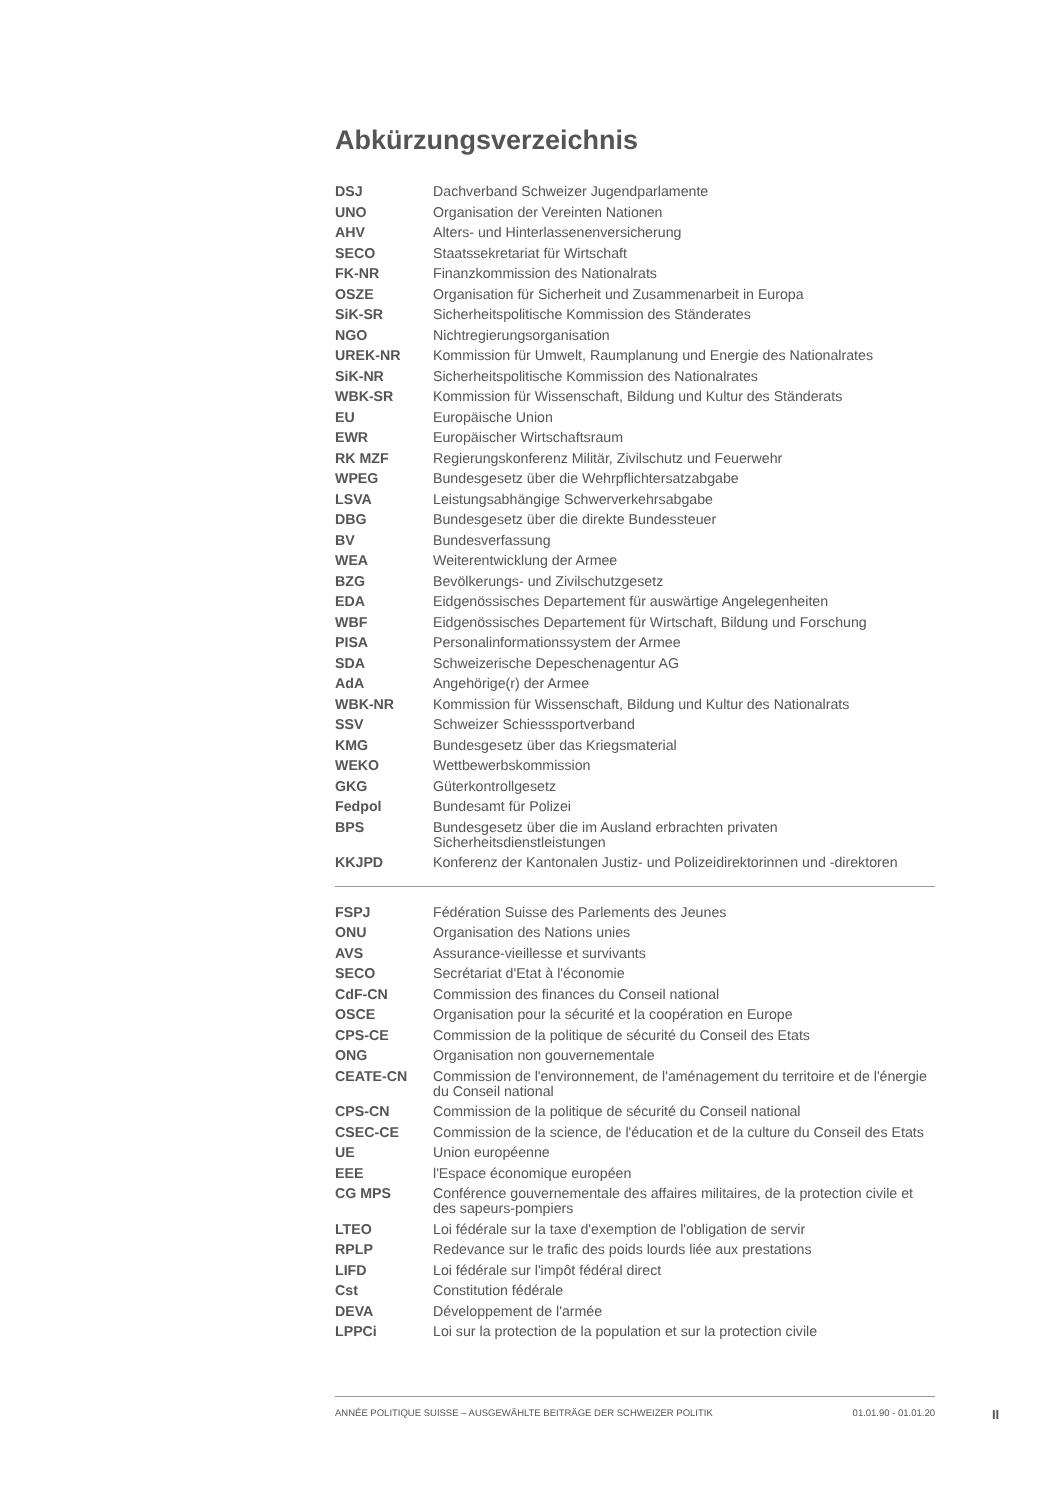Abkürzungsverzeichnis
| DSJ | Dachverband Schweizer Jugendparlamente |
| UNO | Organisation der Vereinten Nationen |
| AHV | Alters- und Hinterlassenenversicherung |
| SECO | Staatssekretariat für Wirtschaft |
| FK-NR | Finanzkommission des Nationalrats |
| OSZE | Organisation für Sicherheit und Zusammenarbeit in Europa |
| SiK-SR | Sicherheitspolitische Kommission des Ständerates |
| NGO | Nichtregierungsorganisation |
| UREK-NR | Kommission für Umwelt, Raumplanung und Energie des Nationalrates |
| SiK-NR | Sicherheitspolitische Kommission des Nationalrates |
| WBK-SR | Kommission für Wissenschaft, Bildung und Kultur des Ständerats |
| EU | Europäische Union |
| EWR | Europäischer Wirtschaftsraum |
| RK MZF | Regierungskonferenz Militär, Zivilschutz und Feuerwehr |
| WPEG | Bundesgesetz über die Wehrpflichtersatzabgabe |
| LSVA | Leistungsabhängige Schwerverkehrsabgabe |
| DBG | Bundesgesetz über die direkte Bundessteuer |
| BV | Bundesverfassung |
| WEA | Weiterentwicklung der Armee |
| BZG | Bevölkerungs- und Zivilschutzgesetz |
| EDA | Eidgenössisches Departement für auswärtige Angelegenheiten |
| WBF | Eidgenössisches Departement für Wirtschaft, Bildung und Forschung |
| PISA | Personalinformationssystem der Armee |
| SDA | Schweizerische Depeschenagentur AG |
| AdA | Angehörige(r) der Armee |
| WBK-NR | Kommission für Wissenschaft, Bildung und Kultur des Nationalrats |
| SSV | Schweizer Schiesssportverband |
| KMG | Bundesgesetz über das Kriegsmaterial |
| WEKO | Wettbewerbskommission |
| GKG | Güterkontrollgesetz |
| Fedpol | Bundesamt für Polizei |
| BPS | Bundesgesetz über die im Ausland erbrachten privaten Sicherheitsdienstleistungen |
| KKJPD | Konferenz der Kantonalen Justiz- und Polizeidirektorinnen und -direktoren |
| FSPJ | Fédération Suisse des Parlements des Jeunes |
| ONU | Organisation des Nations unies |
| AVS | Assurance-vieillesse et survivants |
| SECO | Secrétariat d'Etat à l'économie |
| CdF-CN | Commission des finances du Conseil national |
| OSCE | Organisation pour la sécurité et la coopération en Europe |
| CPS-CE | Commission de la politique de sécurité du Conseil des Etats |
| ONG | Organisation non gouvernementale |
| CEATE-CN | Commission de l'environnement, de l'aménagement du territoire et de l'énergie du Conseil national |
| CPS-CN | Commission de la politique de sécurité du Conseil national |
| CSEC-CE | Commission de la science, de l'éducation et de la culture du Conseil des Etats |
| UE | Union européenne |
| EEE | l'Espace économique européen |
| CG MPS | Conférence gouvernementale des affaires militaires, de la protection civile et des sapeurs-pompiers |
| LTEO | Loi fédérale sur la taxe d'exemption de l'obligation de servir |
| RPLP | Redevance sur le trafic des poids lourds liée aux prestations |
| LIFD | Loi fédérale sur l'impôt fédéral direct |
| Cst | Constitution fédérale |
| DEVA | Développement de l'armée |
| LPPCi | Loi sur la protection de la population et sur la protection civile |
ANNÉE POLITIQUE SUISSE – AUSGEWÄHLTE BEITRÄGE DER SCHWEIZER POLITIK 01.01.90 - 01.01.20
II